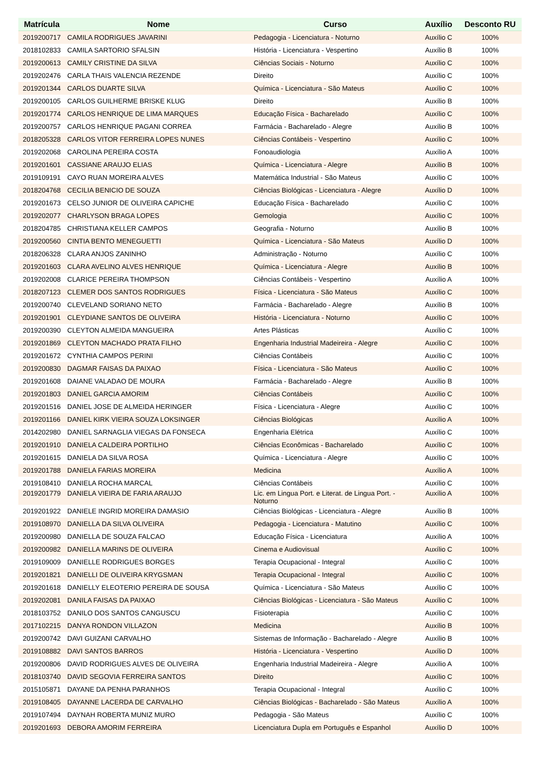| Matrícula | Nome | Curso | Auxílio | Desconto RU |
| --- | --- | --- | --- | --- |
| 2019200717 | CAMILA RODRIGUES JAVARINI | Pedagogia - Licenciatura - Noturno | Auxílio C | 100% |
| 2018102833 | CAMILA SARTORIO SFALSIN | História - Licenciatura - Vespertino | Auxílio B | 100% |
| 2019200613 | CAMILY CRISTINE DA SILVA | Ciências Sociais - Noturno | Auxílio C | 100% |
| 2019202476 | CARLA THAIS VALENCIA REZENDE | Direito | Auxílio C | 100% |
| 2019201344 | CARLOS DUARTE SILVA | Química - Licenciatura - São Mateus | Auxílio C | 100% |
| 2019200105 | CARLOS GUILHERME BRISKE KLUG | Direito | Auxílio B | 100% |
| 2019201774 | CARLOS HENRIQUE DE LIMA MARQUES | Educação Física - Bacharelado | Auxílio C | 100% |
| 2019200757 | CARLOS HENRIQUE PAGANI CORREA | Farmácia - Bacharelado - Alegre | Auxílio B | 100% |
| 2018205328 | CARLOS VITOR FERREIRA LOPES NUNES | Ciências Contábeis - Vespertino | Auxílio C | 100% |
| 2019202068 | CAROLINA PEREIRA COSTA | Fonoaudiologia | Auxílio A | 100% |
| 2019201601 | CASSIANE ARAUJO ELIAS | Química - Licenciatura - Alegre | Auxílio B | 100% |
| 2019109191 | CAYO RUAN MOREIRA ALVES | Matemática Industrial - São Mateus | Auxílio C | 100% |
| 2018204768 | CECILIA BENICIO DE SOUZA | Ciências Biológicas - Licenciatura - Alegre | Auxílio D | 100% |
| 2019201673 | CELSO JUNIOR DE OLIVEIRA CAPICHE | Educação Física - Bacharelado | Auxílio C | 100% |
| 2019202077 | CHARLYSON BRAGA LOPES | Gemologia | Auxílio C | 100% |
| 2018204785 | CHRISTIANA KELLER CAMPOS | Geografia - Noturno | Auxílio B | 100% |
| 2019200560 | CINTIA BENTO MENEGUETTI | Química - Licenciatura - São Mateus | Auxílio D | 100% |
| 2018206328 | CLARA ANJOS ZANINHO | Administração - Noturno | Auxílio C | 100% |
| 2019201603 | CLARA AVELINO ALVES HENRIQUE | Química - Licenciatura - Alegre | Auxílio B | 100% |
| 2019202008 | CLARICE PEREIRA THOMPSON | Ciências Contábeis - Vespertino | Auxílio A | 100% |
| 2018207123 | CLEMER DOS SANTOS RODRIGUES | Física - Licenciatura - São Mateus | Auxílio C | 100% |
| 2019200740 | CLEVELAND SORIANO NETO | Farmácia - Bacharelado - Alegre | Auxílio B | 100% |
| 2019201901 | CLEYDIANE SANTOS DE OLIVEIRA | História - Licenciatura - Noturno | Auxílio C | 100% |
| 2019200390 | CLEYTON ALMEIDA MANGUEIRA | Artes Plásticas | Auxílio C | 100% |
| 2019201869 | CLEYTON MACHADO PRATA FILHO | Engenharia Industrial Madeireira - Alegre | Auxílio C | 100% |
| 2019201672 | CYNTHIA CAMPOS PERINI | Ciências Contábeis | Auxílio C | 100% |
| 2019200830 | DAGMAR FAISAS DA PAIXAO | Física - Licenciatura - São Mateus | Auxílio C | 100% |
| 2019201608 | DAIANE VALADAO DE MOURA | Farmácia - Bacharelado - Alegre | Auxílio B | 100% |
| 2019201803 | DANIEL GARCIA AMORIM | Ciências Contábeis | Auxílio C | 100% |
| 2019201516 | DANIEL JOSE DE ALMEIDA HERINGER | Física - Licenciatura - Alegre | Auxílio C | 100% |
| 2019201166 | DANIEL KIRK VIEIRA SOUZA LOKSINGER | Ciências Biológicas | Auxílio A | 100% |
| 2014202980 | DANIEL SARNAGLIA VIEGAS DA FONSECA | Engenharia Elétrica | Auxílio C | 100% |
| 2019201910 | DANIELA CALDEIRA PORTILHO | Ciências Econômicas - Bacharelado | Auxílio C | 100% |
| 2019201615 | DANIELA DA SILVA ROSA | Química - Licenciatura - Alegre | Auxílio C | 100% |
| 2019201788 | DANIELA FARIAS MOREIRA | Medicina | Auxílio A | 100% |
| 2019108410 | DANIELA ROCHA MARCAL | Ciências Contábeis | Auxílio C | 100% |
| 2019201779 | DANIELA VIEIRA DE FARIA ARAUJO | Lic. em Lingua Port. e Literat. de Lingua Port. - Noturno | Auxílio A | 100% |
| 2019201922 | DANIELE INGRID MOREIRA DAMASIO | Ciências Biológicas - Licenciatura - Alegre | Auxílio B | 100% |
| 2019108970 | DANIELLA DA SILVA OLIVEIRA | Pedagogia - Licenciatura - Matutino | Auxílio C | 100% |
| 2019200980 | DANIELLA DE SOUZA FALCAO | Educação Física - Licenciatura | Auxílio A | 100% |
| 2019200982 | DANIELLA MARINS DE OLIVEIRA | Cinema e Audiovisual | Auxílio C | 100% |
| 2019109009 | DANIELLE RODRIGUES BORGES | Terapia Ocupacional - Integral | Auxílio C | 100% |
| 2019201821 | DANIELLI DE OLIVEIRA KRYGSMAN | Terapia Ocupacional - Integral | Auxílio C | 100% |
| 2019201618 | DANIELLY ELEOTERIO PEREIRA DE SOUSA | Química - Licenciatura - São Mateus | Auxílio C | 100% |
| 2019202081 | DANILA FAISAS DA PAIXAO | Ciências Biológicas - Licenciatura - São Mateus | Auxílio C | 100% |
| 2018103752 | DANILO DOS SANTOS CANGUSCU | Fisioterapia | Auxílio C | 100% |
| 2017102215 | DANYA RONDON VILLAZON | Medicina | Auxílio B | 100% |
| 2019200742 | DAVI GUIZANI CARVALHO | Sistemas de Informação - Bacharelado - Alegre | Auxílio B | 100% |
| 2019108882 | DAVI SANTOS BARROS | História - Licenciatura - Vespertino | Auxílio D | 100% |
| 2019200806 | DAVID RODRIGUES ALVES DE OLIVEIRA | Engenharia Industrial Madeireira - Alegre | Auxílio A | 100% |
| 2018103740 | DAVID SEGOVIA FERREIRA SANTOS | Direito | Auxílio C | 100% |
| 2015105871 | DAYANE DA PENHA PARANHOS | Terapia Ocupacional - Integral | Auxílio C | 100% |
| 2019108405 | DAYANNE LACERDA DE CARVALHO | Ciências Biológicas - Bacharelado - São Mateus | Auxílio A | 100% |
| 2019107494 | DAYNAH ROBERTA MUNIZ MURO | Pedagogia - São Mateus | Auxílio C | 100% |
| 2019201693 | DEBORA AMORIM FERREIRA | Licenciatura Dupla em Português e Espanhol | Auxílio D | 100% |